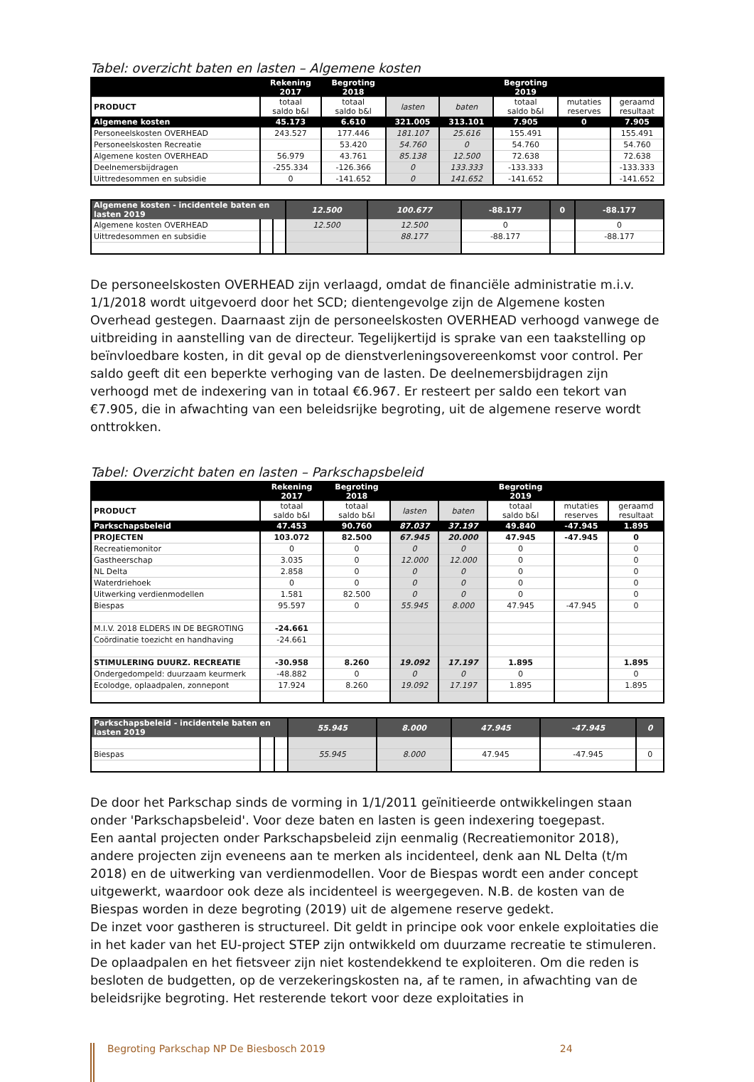Tabel: overzicht baten en lasten – Algemene kosten
| | Rekening 2017 | Begroting 2018 | | | Begroting 2019 | | |
| --- | --- | --- | --- | --- | --- | --- | --- |
| PRODUCT | totaal saldo b&l | totaal saldo b&l | lasten | baten | totaal saldo b&l | mutaties reserves | geraamd resultaat |
| Algemene kosten | 45.173 | 6.610 | 321.005 | 313.101 | 7.905 | 0 | 7.905 |
| Personeelskosten OVERHEAD | 243.527 | 177.446 | 181.107 | 25.616 | 155.491 | | 155.491 |
| Personeelskosten Recreatie | | 53.420 | 54.760 | 0 | 54.760 | | 54.760 |
| Algemene kosten OVERHEAD | 56.979 | 43.761 | 85.138 | 12.500 | 72.638 | | 72.638 |
| Deelnemersbijdragen | -255.334 | -126.366 | 0 | 133.333 | -133.333 | | -133.333 |
| Uittredesommen en subsidie | 0 | -141.652 | 0 | 141.652 | -141.652 | | -141.652 |
| Algemene kosten - incidentele baten en lasten 2019 | | | 12.500 | 100.677 | -88.177 | 0 | -88.177 |
| Algemene kosten OVERHEAD | | | 12.500 | 12.500 | 0 | | 0 |
| Uittredesommen en subsidie | | | | 88.177 | -88.177 | | -88.177 |
De personeelskosten OVERHEAD zijn verlaagd, omdat de financiële administratie m.i.v. 1/1/2018 wordt uitgevoerd door het SCD; dientengevolge zijn de Algemene kosten Overhead gestegen. Daarnaast zijn de personeelskosten OVERHEAD verhoogd vanwege de uitbreiding in aanstelling van de directeur. Tegelijkertijd is sprake van een taakstelling op beïnvloedbare kosten, in dit geval op de dienstverleningsovereenkomst voor control. Per saldo geeft dit een beperkte verhoging van de lasten. De deelnemersbijdragen zijn verhoogd met de indexering van in totaal €6.967. Er resteert per saldo een tekort van €7.905, die in afwachting van een beleidsrijke begroting, uit de algemene reserve wordt onttrokken.
Tabel: Overzicht baten en lasten – Parkschapsbeleid
| | Rekening 2017 | Begroting 2018 | | | Begroting 2019 | | |
| --- | --- | --- | --- | --- | --- | --- | --- |
| PRODUCT | totaal saldo b&l | totaal saldo b&l | lasten | baten | totaal saldo b&l | mutaties reserves | geraamd resultaat |
| Parkschapsbeleid | 47.453 | 90.760 | 87.037 | 37.197 | 49.840 | -47.945 | 1.895 |
| PROJECTEN | 103.072 | 82.500 | 67.945 | 20.000 | 47.945 | -47.945 | 0 |
| Recreatiemonitor | 0 | 0 | 0 | 0 | 0 | | 0 |
| Gastheerschap | 3.035 | 0 | 12.000 | 12.000 | 0 | | 0 |
| NL Delta | 2.858 | 0 | 0 | 0 | 0 | | 0 |
| Waterdriehoek | 0 | 0 | 0 | 0 | 0 | | 0 |
| Uitwerking verdienmodellen | 1.581 | 82.500 | 0 | 0 | 0 | | 0 |
| Biespas | 95.597 | 0 | 55.945 | 8.000 | 47.945 | -47.945 | 0 |
| M.I.V. 2018 ELDERS IN DE BEGROTING | -24.661 | | | | | | |
| Coördinatie toezicht en handhaving | -24.661 | | | | | | |
| STIMULERING DUURZ. RECREATIE | -30.958 | 8.260 | 19.092 | 17.197 | 1.895 | | 1.895 |
| Ondergedompeld: duurzaam keurmerk | -48.882 | 0 | 0 | 0 | 0 | | 0 |
| Ecolodge, oplaadpalen, zonnepont | 17.924 | 8.260 | 19.092 | 17.197 | 1.895 | | 1.895 |
| Parkschapsbeleid - incidentele baten en lasten 2019 | | | 55.945 | 8.000 | 47.945 | -47.945 | 0 |
| Biespas | | | 55.945 | 8.000 | 47.945 | -47.945 | 0 |
De door het Parkschap sinds de vorming in 1/1/2011 geïnitieerde ontwikkelingen staan onder 'Parkschapsbeleid'. Voor deze baten en lasten is geen indexering toegepast.
Een aantal projecten onder Parkschapsbeleid zijn eenmalig (Recreatiemonitor 2018), andere projecten zijn eveneens aan te merken als incidenteel, denk aan NL Delta (t/m 2018) en de uitwerking van verdienmodellen. Voor de Biespas wordt een ander concept uitgewerkt, waardoor ook deze als incidenteel is weergegeven. N.B. de kosten van de Biespas worden in deze begroting (2019) uit de algemene reserve gedekt.
De inzet voor gastheren is structureel. Dit geldt in principe ook voor enkele exploitaties die in het kader van het EU-project STEP zijn ontwikkeld om duurzame recreatie te stimuleren. De oplaadpalen en het fietsveer zijn niet kostendekkend te exploiteren. Om die reden is besloten de budgetten, op de verzekeringskosten na, af te ramen, in afwachting van de beleidsrijke begroting. Het resterende tekort voor deze exploitaties in
Begroting Parkschap NP De Biesbosch 2019 24